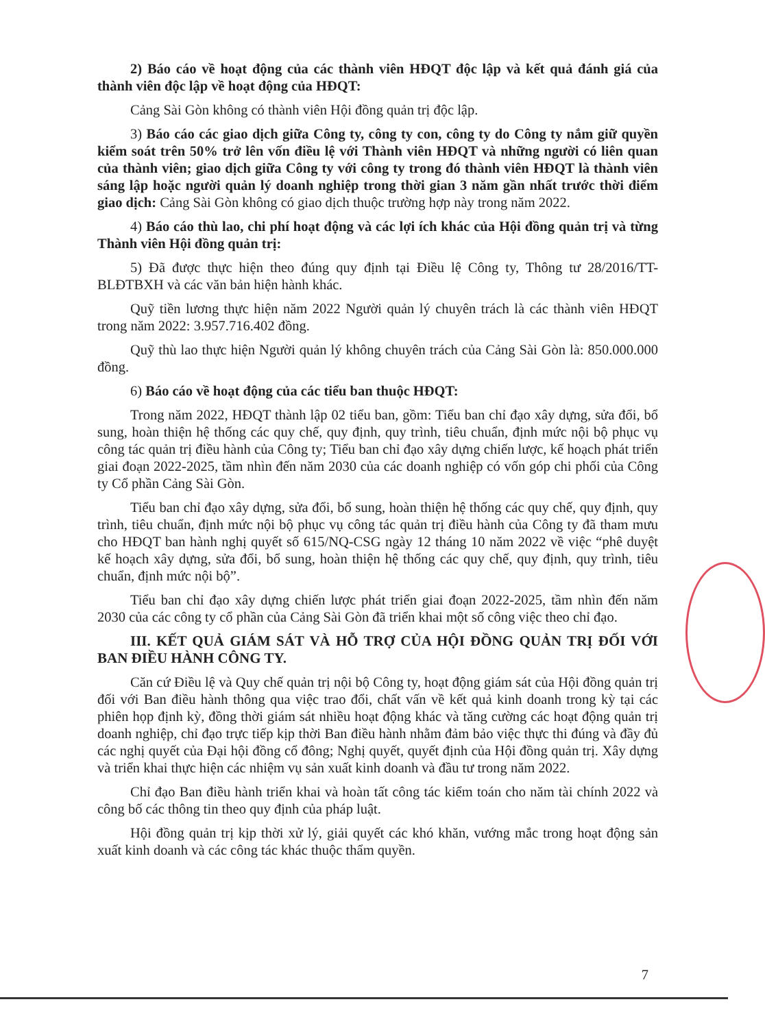2) Báo cáo về hoạt động của các thành viên HĐQT độc lập và kết quả đánh giá của thành viên độc lập về hoạt động của HĐQT:
Cảng Sài Gòn không có thành viên Hội đồng quản trị độc lập.
3) Báo cáo các giao dịch giữa Công ty, công ty con, công ty do Công ty nắm giữ quyền kiểm soát trên 50% trở lên vốn điều lệ với Thành viên HĐQT và những người có liên quan của thành viên; giao dịch giữa Công ty với công ty trong đó thành viên HĐQT là thành viên sáng lập hoặc người quản lý doanh nghiệp trong thời gian 3 năm gần nhất trước thời điểm giao dịch: Cảng Sài Gòn không có giao dịch thuộc trường hợp này trong năm 2022.
4) Báo cáo thù lao, chi phí hoạt động và các lợi ích khác của Hội đồng quản trị và từng Thành viên Hội đồng quản trị:
5) Đã được thực hiện theo đúng quy định tại Điều lệ Công ty, Thông tư 28/2016/TT-BLĐTBXH và các văn bản hiện hành khác.
Quỹ tiền lương thực hiện năm 2022 Người quản lý chuyên trách là các thành viên HĐQT trong năm 2022: 3.957.716.402 đồng.
Quỹ thù lao thực hiện Người quản lý không chuyên trách của Cảng Sài Gòn là: 850.000.000 đồng.
6) Báo cáo về hoạt động của các tiểu ban thuộc HĐQT:
Trong năm 2022, HĐQT thành lập 02 tiểu ban, gồm: Tiểu ban chỉ đạo xây dựng, sửa đổi, bổ sung, hoàn thiện hệ thống các quy chế, quy định, quy trình, tiêu chuẩn, định mức nội bộ phục vụ công tác quản trị điều hành của Công ty; Tiểu ban chỉ đạo xây dựng chiến lược, kế hoạch phát triển giai đoạn 2022-2025, tầm nhìn đến năm 2030 của các doanh nghiệp có vốn góp chi phối của Công ty Cổ phần Cảng Sài Gòn.
Tiểu ban chỉ đạo xây dựng, sửa đổi, bổ sung, hoàn thiện hệ thống các quy chế, quy định, quy trình, tiêu chuẩn, định mức nội bộ phục vụ công tác quản trị điều hành của Công ty đã tham mưu cho HĐQT ban hành nghị quyết số 615/NQ-CSG ngày 12 tháng 10 năm 2022 về việc “phê duyệt kế hoạch xây dựng, sửa đổi, bổ sung, hoàn thiện hệ thống các quy chế, quy định, quy trình, tiêu chuẩn, định mức nội bộ”.
Tiểu ban chỉ đạo xây dựng chiến lược phát triển giai đoạn 2022-2025, tầm nhìn đến năm 2030 của các công ty cổ phần của Cảng Sài Gòn đã triển khai một số công việc theo chỉ đạo.
III. KẾT QUẢ GIÁM SÁT VÀ HỖ TRỢ CỦA HỘI ĐỒNG QUẢN TRỊ ĐỐI VỚI BAN ĐIỀU HÀNH CÔNG TY.
Căn cứ Điều lệ và Quy chế quản trị nội bộ Công ty, hoạt động giám sát của Hội đồng quản trị đối với Ban điều hành thông qua việc trao đổi, chất vấn về kết quả kinh doanh trong kỳ tại các phiên họp định kỳ, đồng thời giám sát nhiều hoạt động khác và tăng cường các hoạt động quản trị doanh nghiệp, chỉ đạo trực tiếp kịp thời Ban điều hành nhằm đảm bảo việc thực thi đúng và đầy đủ các nghị quyết của Đại hội đồng cổ đông; Nghị quyết, quyết định của Hội đồng quản trị. Xây dựng và triển khai thực hiện các nhiệm vụ sản xuất kinh doanh và đầu tư trong năm 2022.
Chỉ đạo Ban điều hành triển khai và hoàn tất công tác kiểm toán cho năm tài chính 2022 và công bố các thông tin theo quy định của pháp luật.
Hội đồng quản trị kịp thời xử lý, giải quyết các khó khăn, vướng mắc trong hoạt động sản xuất kinh doanh và các công tác khác thuộc thẩm quyền.
7